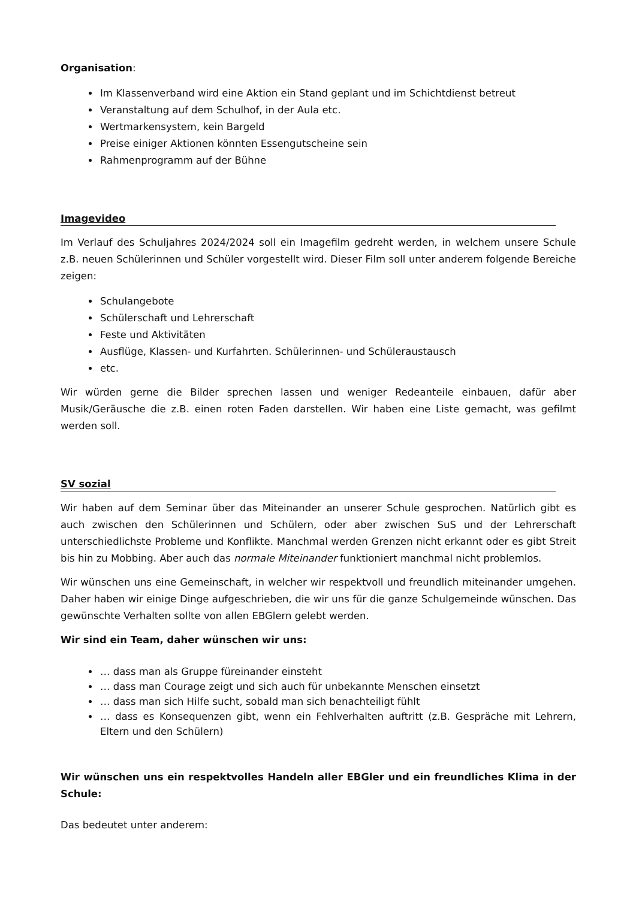Organisation:
Im Klassenverband wird eine Aktion ein Stand geplant und im Schichtdienst betreut
Veranstaltung auf dem Schulhof, in der Aula etc.
Wertmarkensystem, kein Bargeld
Preise einiger Aktionen könnten Essengutscheine sein
Rahmenprogramm auf der Bühne
Imagevideo
Im Verlauf des Schuljahres 2024/2024 soll ein Imagefilm gedreht werden, in welchem unsere Schule z.B. neuen Schülerinnen und Schüler vorgestellt wird. Dieser Film soll unter anderem folgende Bereiche zeigen:
Schulangebote
Schülerschaft und Lehrerschaft
Feste und Aktivitäten
Ausflüge, Klassen- und Kurfahrten. Schülerinnen- und Schüleraustausch
etc.
Wir würden gerne die Bilder sprechen lassen und weniger Redeanteile einbauen, dafür aber Musik/Geräusche die z.B. einen roten Faden darstellen. Wir haben eine Liste gemacht, was gefilmt werden soll.
SV sozial
Wir haben auf dem Seminar über das Miteinander an unserer Schule gesprochen. Natürlich gibt es auch zwischen den Schülerinnen und Schülern, oder aber zwischen SuS und der Lehrerschaft unterschiedlichste Probleme und Konflikte. Manchmal werden Grenzen nicht erkannt oder es gibt Streit bis hin zu Mobbing. Aber auch das normale Miteinander funktioniert manchmal nicht problemlos.
Wir wünschen uns eine Gemeinschaft, in welcher wir respektvoll und freundlich miteinander umgehen. Daher haben wir einige Dinge aufgeschrieben, die wir uns für die ganze Schulgemeinde wünschen. Das gewünschte Verhalten sollte von allen EBGlern gelebt werden.
Wir sind ein Team, daher wünschen wir uns:
… dass man als Gruppe füreinander einsteht
… dass man Courage zeigt und sich auch für unbekannte Menschen einsetzt
… dass man sich Hilfe sucht, sobald man sich benachteiligt fühlt
… dass es Konsequenzen gibt, wenn ein Fehlverhalten auftritt (z.B. Gespräche mit Lehrern, Eltern und den Schülern)
Wir wünschen uns ein respektvolles Handeln aller EBGler und ein freundliches Klima in der Schule:
Das bedeutet unter anderem: